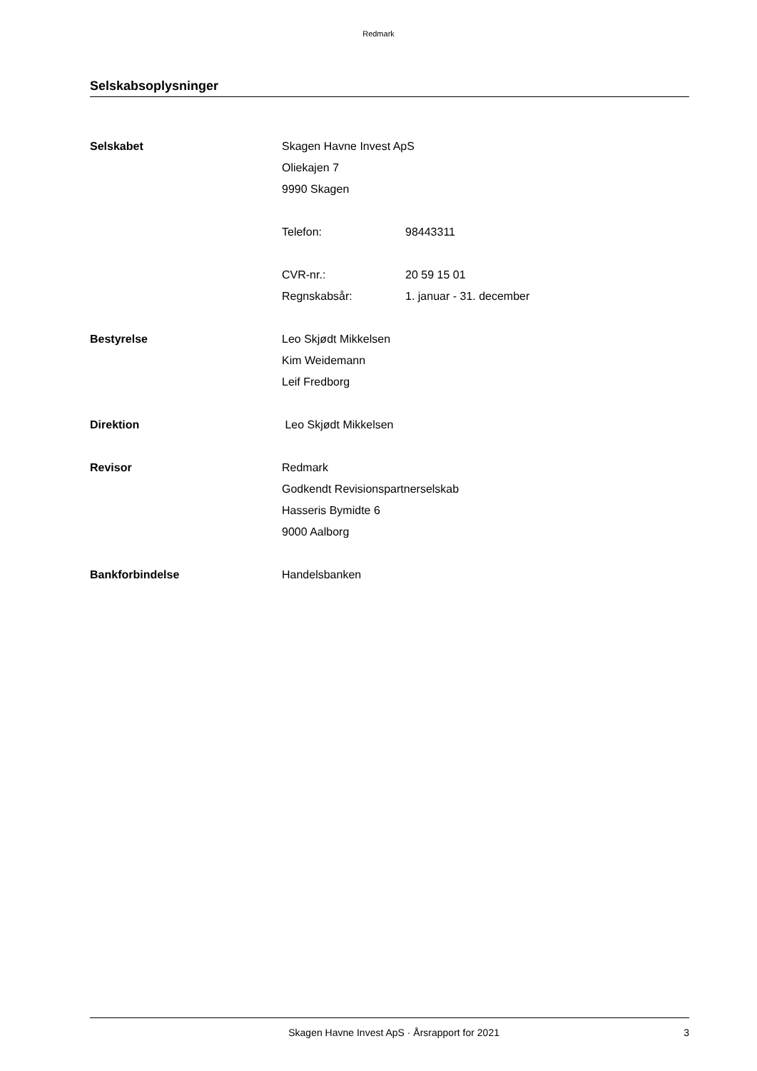Redmark
Selskabsoplysninger
Selskabet Skagen Havne Invest ApS
Oliekajen 7
9990 Skagen
Telefon: 98443311
CVR-nr.: 20 59 15 01
Regnskabsår: 1. januar - 31. december
Bestyrelse Leo Skjødt Mikkelsen
Kim Weidemann
Leif Fredborg
Direktion Leo Skjødt Mikkelsen
Revisor Redmark
Godkendt Revisionspartnerselskab
Hasseris Bymidte 6
9000 Aalborg
Bankforbindelse Handelsbanken
Skagen Havne Invest ApS · Årsrapport for 2021 3